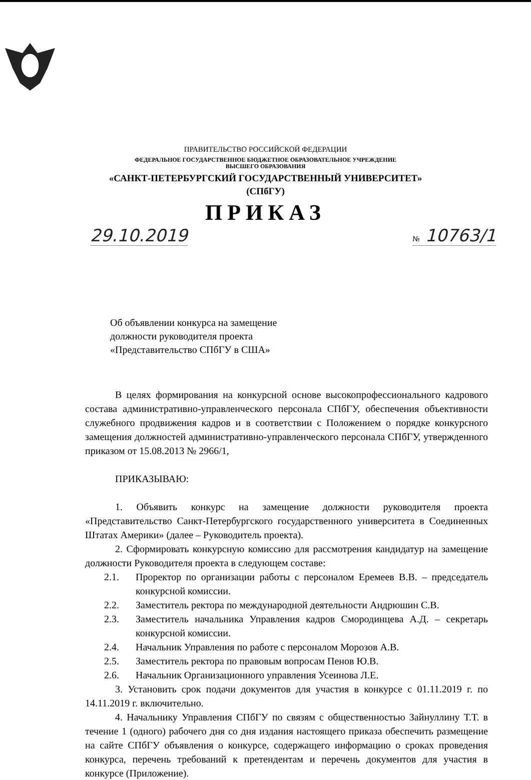ПРАВИТЕЛЬСТВО РОССИЙСКОЙ ФЕДЕРАЦИИ
ФЕДЕРАЛЬНОЕ ГОСУДАРСТВЕННОЕ БЮДЖЕТНОЕ ОБРАЗОВАТЕЛЬНОЕ УЧРЕЖДЕНИЕ
ВЫСШЕГО ОБРАЗОВАНИЯ
«САНКТ-ПЕТЕРБУРГСКИЙ ГОСУДАРСТВЕННЫЙ УНИВЕРСИТЕТ»
(СПбГУ)
ПРИКАЗ
29.10.2019 № 10763/1
Об объявлении конкурса на замещение
должности руководителя проекта
«Представительство СПбГУ в США»
В целях формирования на конкурсной основе высокопрофессионального кадрового состава административно-управленческого персонала СПбГУ, обеспечения объективности служебного продвижения кадров и в соответствии с Положением о порядке конкурсного замещения должностей административно-управленческого персонала СПбГУ, утвержденного приказом от 15.08.2013 № 2966/1,
ПРИКАЗЫВАЮ:
1. Объявить конкурс на замещение должности руководителя проекта «Представительство Санкт-Петербургского государственного университета в Соединенных Штатах Америки» (далее – Руководитель проекта).
2. Сформировать конкурсную комиссию для рассмотрения кандидатур на замещение должности Руководителя проекта в следующем составе:
2.1. Проректор по организации работы с персоналом Еремеев В.В. – председатель конкурсной комиссии.
2.2. Заместитель ректора по международной деятельности Андрюшин С.В.
2.3. Заместитель начальника Управления кадров Смородинцева А.Д. – секретарь конкурсной комиссии.
2.4. Начальник Управления по работе с персоналом Морозов А.В.
2.5. Заместитель ректора по правовым вопросам Пенов Ю.В.
2.6. Начальник Организационного управления Усеинова Л.Е.
3. Установить срок подачи документов для участия в конкурсе с 01.11.2019 г. по 14.11.2019 г. включительно.
4. Начальнику Управления СПбГУ по связям с общественностью Зайнуллину Т.Т. в течение 1 (одного) рабочего дня со дня издания настоящего приказа обеспечить размещение на сайте СПбГУ объявления о конкурсе, содержащего информацию о сроках проведения конкурса, перечень требований к претендентам и перечень документов для участия в конкурсе (Приложение).